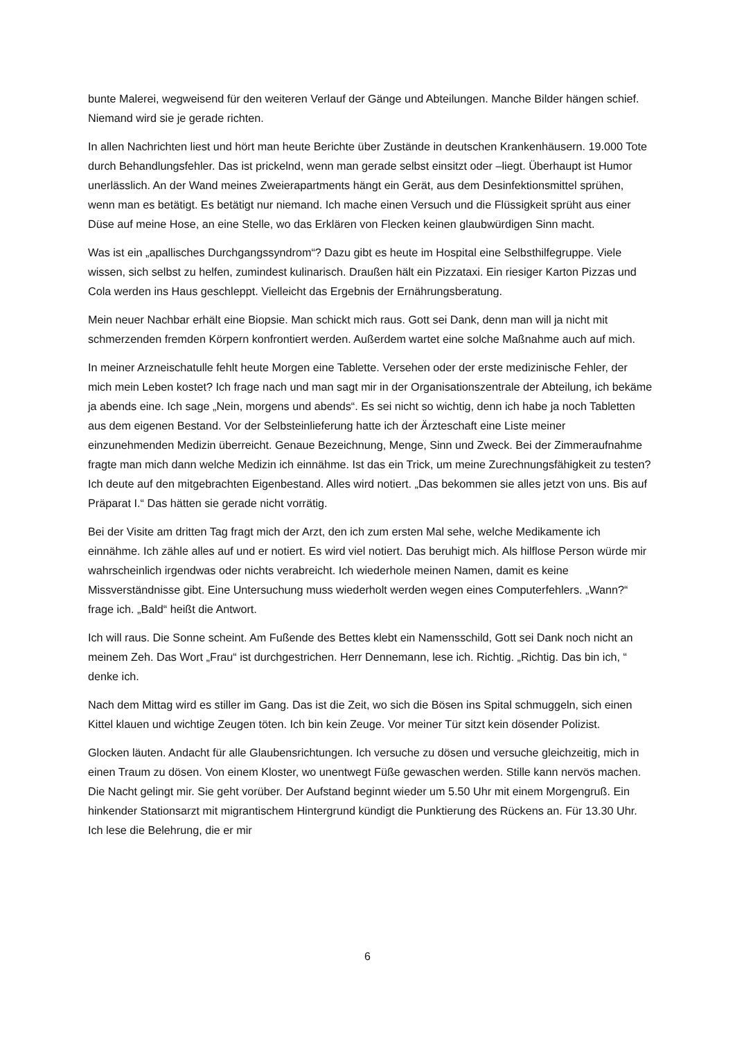bunte Malerei, wegweisend für den weiteren Verlauf der Gänge und Abteilungen. Manche Bilder hängen schief. Niemand wird sie je gerade richten.
In allen Nachrichten liest und hört man heute Berichte über Zustände in deutschen Krankenhäusern. 19.000 Tote durch Behandlungsfehler. Das ist prickelnd, wenn man gerade selbst einsitzt oder –liegt. Überhaupt ist Humor unerlässlich. An der Wand meines Zweierapartments hängt ein Gerät, aus dem Desinfektionsmittel sprühen, wenn man es betätigt. Es betätigt nur niemand. Ich mache einen Versuch und die Flüssigkeit sprüht aus einer Düse auf meine Hose, an eine Stelle, wo das Erklären von Flecken keinen glaubwürdigen Sinn macht.
Was ist ein „apallisches Durchgangssyndrom“? Dazu gibt es heute im Hospital eine Selbsthilfegruppe. Viele wissen, sich selbst zu helfen, zumindest kulinarisch. Draußen hält ein Pizzataxi. Ein riesiger Karton Pizzas und Cola werden ins Haus geschleppt. Vielleicht das Ergebnis der Ernährungsberatung.
Mein neuer Nachbar erhält eine Biopsie. Man schickt mich raus. Gott sei Dank, denn man will ja nicht mit schmerzenden fremden Körpern konfrontiert werden. Außerdem wartet eine solche Maßnahme auch auf mich.
In meiner Arzneischatulle fehlt heute Morgen eine Tablette. Versehen oder der erste medizinische Fehler, der mich mein Leben kostet? Ich frage nach und man sagt mir in der Organisationszentrale der Abteilung, ich bekäme ja abends eine. Ich sage „Nein, morgens und abends“. Es sei nicht so wichtig, denn ich habe ja noch Tabletten aus dem eigenen Bestand. Vor der Selbsteinlieferung hatte ich der Ärzteschaft eine Liste meiner einzunehmenden Medizin überreicht. Genaue Bezeichnung, Menge, Sinn und Zweck. Bei der Zimmeraufnahme fragte man mich dann welche Medizin ich einnähme. Ist das ein Trick, um meine Zurechnungsfähigkeit zu testen? Ich deute auf den mitgebrachten Eigenbestand. Alles wird notiert. „Das bekommen sie alles jetzt von uns. Bis auf Präparat I.“ Das hätten sie gerade nicht vorrätig.
Bei der Visite am dritten Tag fragt mich der Arzt, den ich zum ersten Mal sehe, welche Medikamente ich einnähme. Ich zähle alles auf und er notiert. Es wird viel notiert. Das beruhigt mich. Als hilflose Person würde mir wahrscheinlich irgendwas oder nichts verabreicht. Ich wiederhole meinen Namen, damit es keine Missverständnisse gibt. Eine Untersuchung muss wiederholt werden wegen eines Computerfehlers. „Wann?“ frage ich. „Bald“ heißt die Antwort.
Ich will raus. Die Sonne scheint. Am Fußende des Bettes klebt ein Namensschild, Gott sei Dank noch nicht an meinem Zeh. Das Wort „Frau“ ist durchgestrichen. Herr Dennemann, lese ich. Richtig. „Richtig. Das bin ich, “ denke ich.
Nach dem Mittag wird es stiller im Gang. Das ist die Zeit, wo sich die Bösen ins Spital schmuggeln, sich einen Kittel klauen und wichtige Zeugen töten. Ich bin kein Zeuge. Vor meiner Tür sitzt kein dösender Polizist.
Glocken läuten. Andacht für alle Glaubensrichtungen. Ich versuche zu dösen und versuche gleichzeitig, mich in einen Traum zu dösen. Von einem Kloster, wo unentwegt Füße gewaschen werden. Stille kann nervös machen. Die Nacht gelingt mir. Sie geht vorüber. Der Aufstand beginnt wieder um 5.50 Uhr mit einem Morgengruß. Ein hinkender Stationsarzt mit migrantischem Hintergrund kündigt die Punktierung des Rückens an. Für 13.30 Uhr. Ich lese die Belehrung, die er mir
6